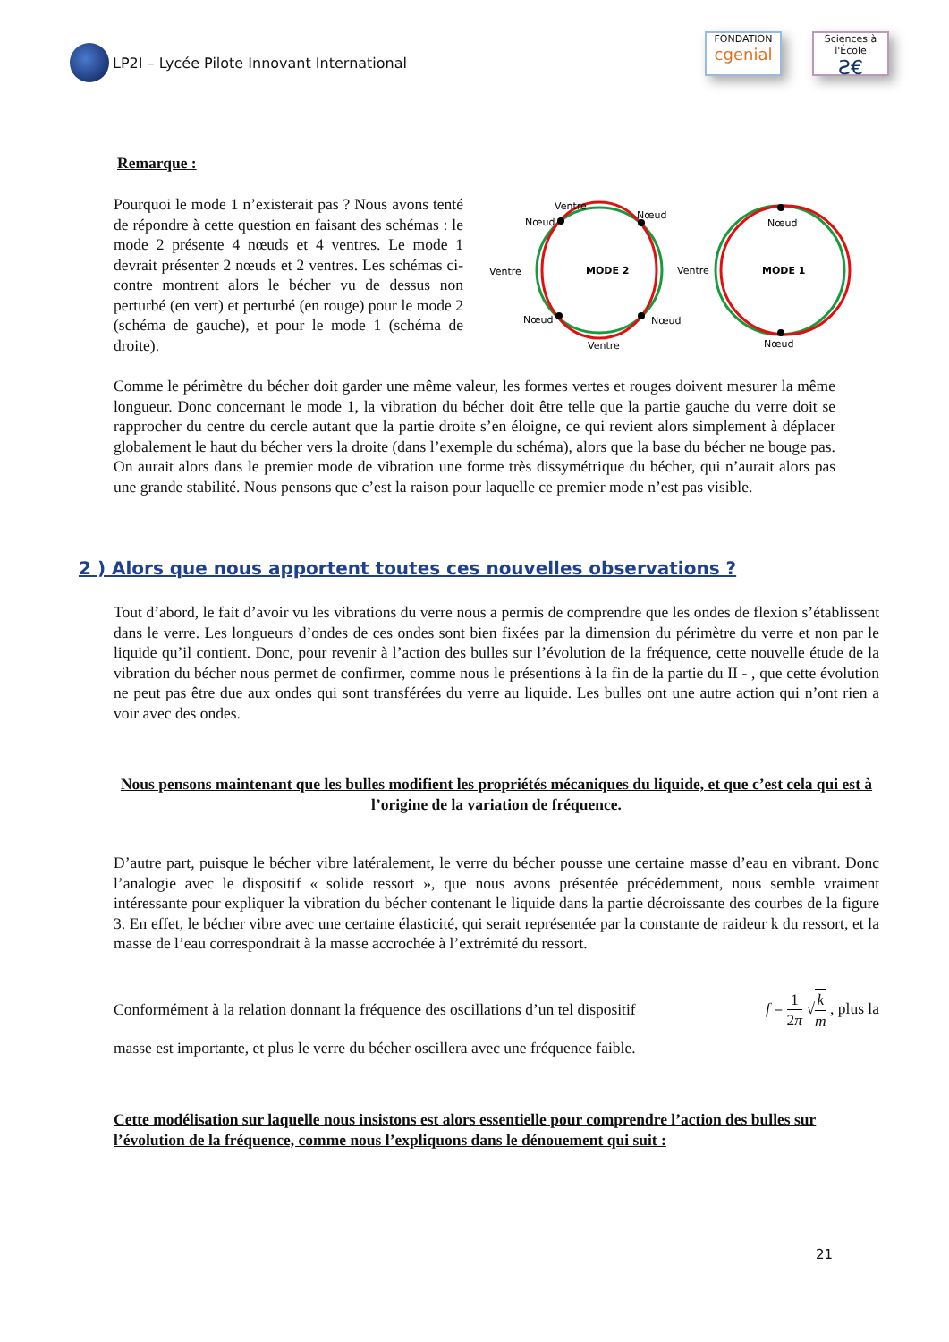LP2I – Lycée Pilote Innovant International
FONDATION
cgenial
Sciences à l'École
Ƨ€
Remarque :
Pourquoi le mode 1 n’existerait pas ? Nous avons tenté de répondre à cette question en faisant des schémas : le mode 2 présente 4 nœuds et 4 ventres. Le mode 1 devrait présenter 2 nœuds et 2 ventres. Les schémas ci-contre montrent alors le bécher vu de dessus non perturbé (en vert) et perturbé (en rouge) pour le mode 2 (schéma de gauche), et pour le mode 1 (schéma de droite).
MODE 2
Ventre
Nœud
Nœud
Ventre
Nœud
Nœud
Ventre
Ventre
MODE 1
Nœud
Nœud
Comme le périmètre du bécher doit garder une même valeur, les formes vertes et rouges doivent mesurer la même longueur. Donc concernant le mode 1, la vibration du bécher doit être telle que la partie gauche du verre doit se rapprocher du centre du cercle autant que la partie droite s’en éloigne, ce qui revient alors simplement à déplacer globalement le haut du bécher vers la droite (dans l’exemple du schéma), alors que la base du bécher ne bouge pas. On aurait alors dans le premier mode de vibration une forme très dissymétrique du bécher, qui n’aurait alors pas une grande stabilité. Nous pensons que c’est la raison pour laquelle ce premier mode n’est pas visible.
2 ) Alors que nous apportent toutes ces nouvelles observations ?
Tout d’abord, le fait d’avoir vu les vibrations du verre nous a permis de comprendre que les ondes de flexion s’établissent dans le verre. Les longueurs d’ondes de ces ondes sont bien fixées par la dimension du périmètre du verre et non par le liquide qu’il contient. Donc, pour revenir à l’action des bulles sur l’évolution de la fréquence, cette nouvelle étude de la vibration du bécher nous permet de confirmer, comme nous le présentions à la fin de la partie du II - , que cette évolution ne peut pas être due aux ondes qui sont transférées du verre au liquide. Les bulles ont une autre action qui n’ont rien a voir avec des ondes.
Nous pensons maintenant que les bulles modifient les propriétés mécaniques du liquide, et que c’est cela qui est à l’origine de la variation de fréquence.
D’autre part, puisque le bécher vibre latéralement, le verre du bécher pousse une certaine masse d’eau en vibrant. Donc l’analogie avec le dispositif « solide ressort », que nous avons présentée précédemment, nous semble vraiment intéressante pour expliquer la vibration du bécher contenant le liquide dans la partie décroissante des courbes de la figure 3. En effet, le bécher vibre avec une certaine élasticité, qui serait représentée par la constante de raideur k du ressort, et la masse de l’eau correspondrait à la masse accrochée à l’extrémité du ressort.
Conformément à la relation donnant la fréquence des oscillations d’un tel dispositif f = 1 2π √k m , plus la
masse est importante, et plus le verre du bécher oscillera avec une fréquence faible.
Cette modélisation sur laquelle nous insistons est alors essentielle pour comprendre l’action des bulles sur l’évolution de la fréquence, comme nous l’expliquons dans le dénouement qui suit :
21